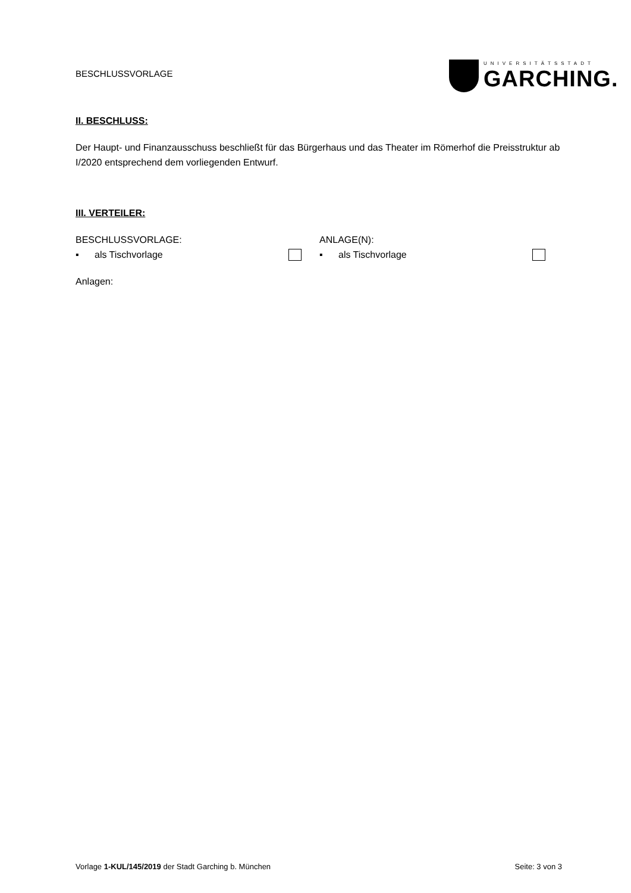BESCHLUSSVORLAGE
UNIVERSITÄTSSTADT
GARCHING.
II. BESCHLUSS:
Der Haupt- und Finanzausschuss beschließt für das Bürgerhaus und das Theater im Römerhof die Preisstruktur ab I/2020 entsprechend dem vorliegenden Entwurf.
III. VERTEILER:
BESCHLUSSVORLAGE:
▪ als Tischvorlage
ANLAGE(N):
▪ als Tischvorlage
Anlagen:
Vorlage 1-KUL/145/2019 der Stadt Garching b. München Seite: 3 von 3